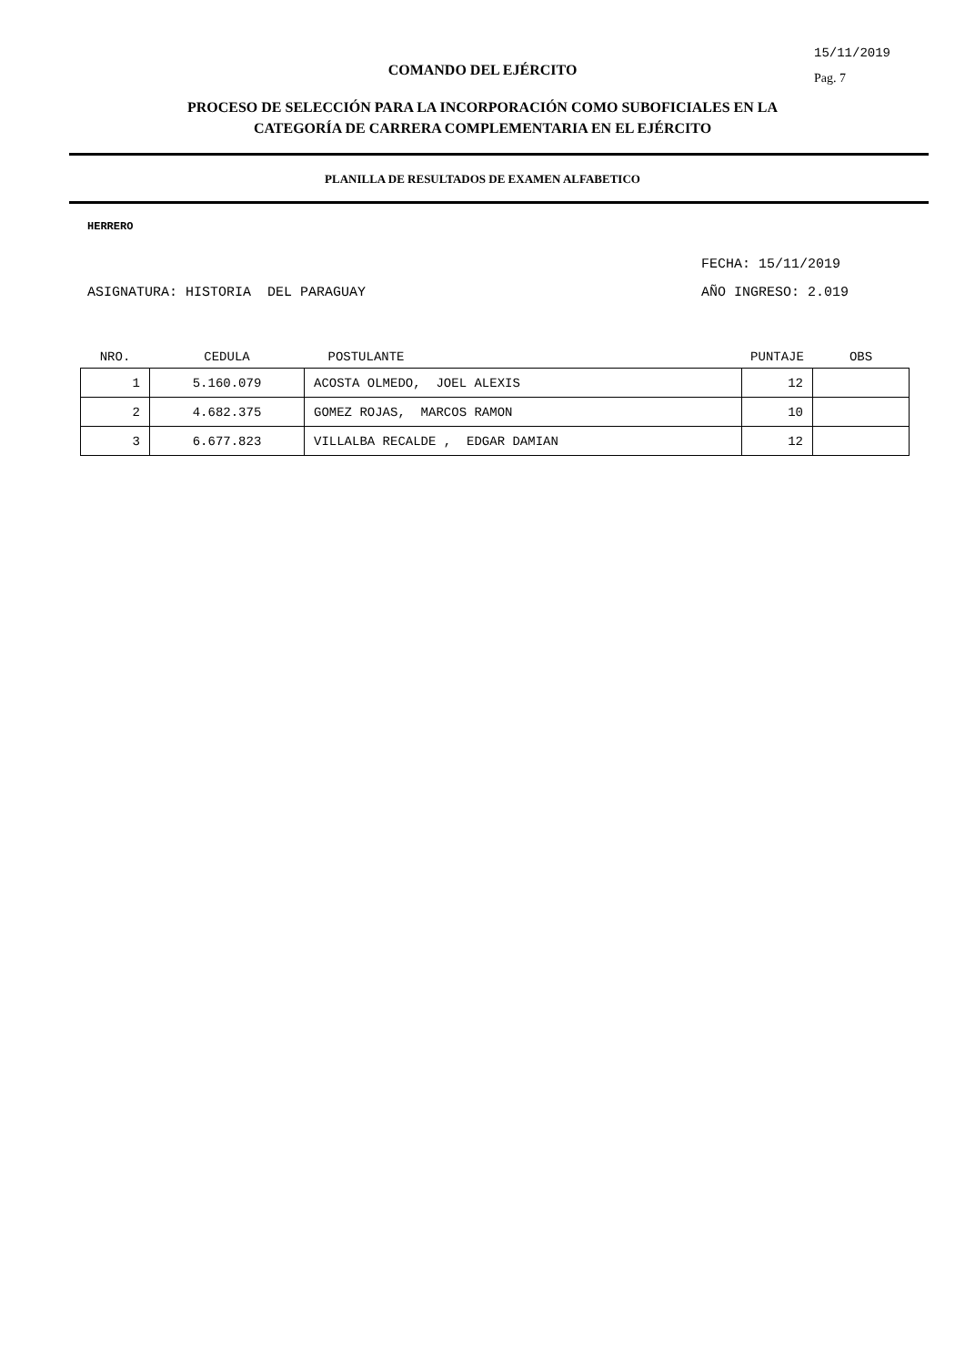15/11/2019
Pag. 7
COMANDO DEL EJÉRCITO
PROCESO DE SELECCIÓN PARA LA INCORPORACIÓN COMO SUBOFICIALES EN LA
CATEGORÍA DE CARRERA COMPLEMENTARIA EN EL EJÉRCITO
PLANILLA DE RESULTADOS DE EXAMEN ALFABETICO
HERRERO
FECHA: 15/11/2019
ASIGNATURA: HISTORIA DEL PARAGUAY AÑO INGRESO: 2.019
| NRO. | CEDULA | POSTULANTE | PUNTAJE | OBS |
| --- | --- | --- | --- | --- |
| 1 | 5.160.079 | ACOSTA OLMEDO, JOEL ALEXIS | 12 | |
| 2 | 4.682.375 | GOMEZ ROJAS, MARCOS RAMON | 10 | |
| 3 | 6.677.823 | VILLALBA RECALDE , EDGAR DAMIAN | 12 | |